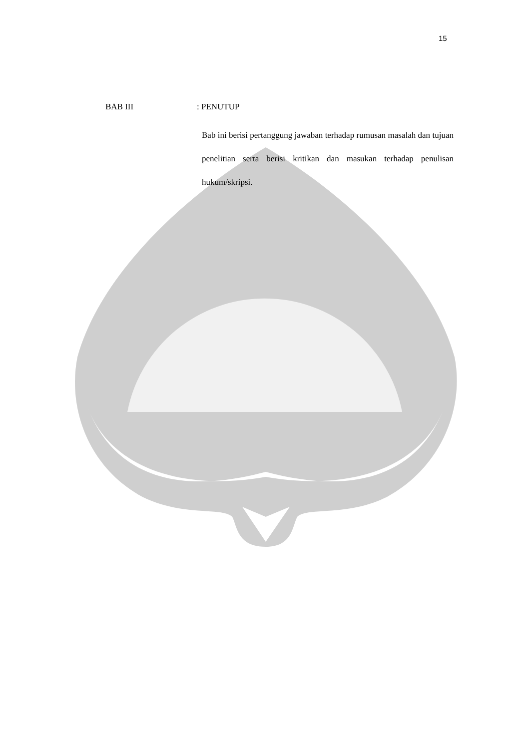15
BAB III : PENUTUP
Bab ini berisi pertanggung jawaban terhadap rumusan masalah dan tujuan penelitian serta berisi kritikan dan masukan terhadap penulisan hukum/skripsi.